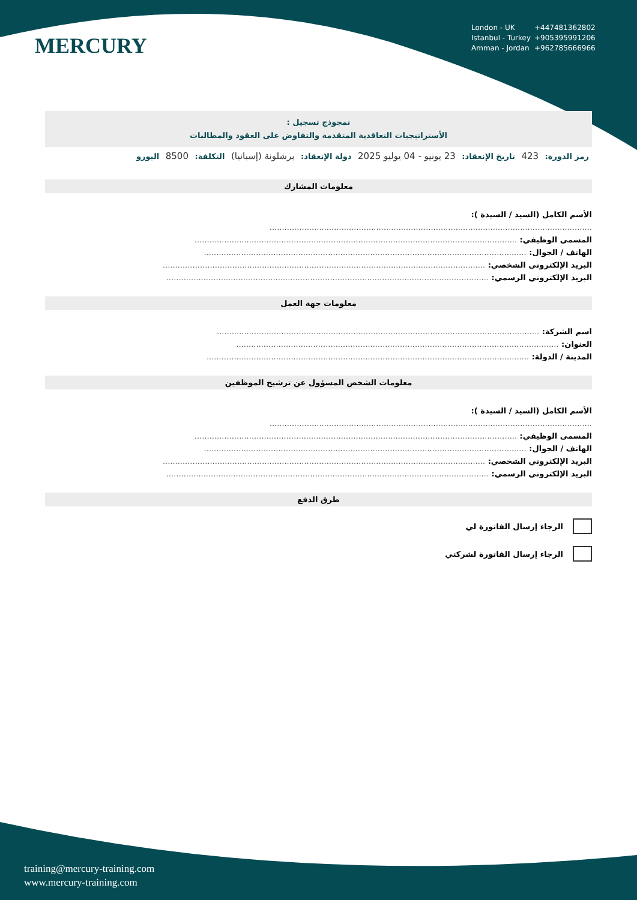MERCURY
London - UK +447481362802
Istanbul - Turkey +905395991206
Amman - Jordan +962785666966
نمجوذج تسجيل :
الأستراتيجيات التعاقدية المتقدمة والتفاوض على العقود والمطالبات
رمز الدورة: 423 تاريخ الإنعقاد: 23 يونيو - 04 يوليو 2025 دولة الإنعقاد: برشلونة (إسبانيا) التكلفة: 8500 اليورو
معلومات المشارك
الأسم الكامل (السيد / السيدة ):
..................................................................................................................................
المسمى الوظيفي: ..................................................................................................................................
الهاتف / الجوال: ..................................................................................................................................
البريد الإلكتروني الشخصي: ..................................................................................................................................
البريد الإلكتروني الرسمي: ..................................................................................................................................
معلومات جهة العمل
اسم الشركة: ..................................................................................................................................
العنوان: ..................................................................................................................................
المدينة / الدولة: ..................................................................................................................................
معلومات الشخص المسؤول عن ترشيح الموظفين
الأسم الكامل (السيد / السيدة ):
..................................................................................................................................
المسمى الوظيفي: ..................................................................................................................................
الهاتف / الجوال: ..................................................................................................................................
البريد الإلكتروني الشخصي: ..................................................................................................................................
البريد الإلكتروني الرسمي: ..................................................................................................................................
طرق الدفع
الرجاء إرسال الفاتورة لي
الرجاء إرسال الفاتورة لشركتي
training@mercury-training.com
www.mercury-training.com